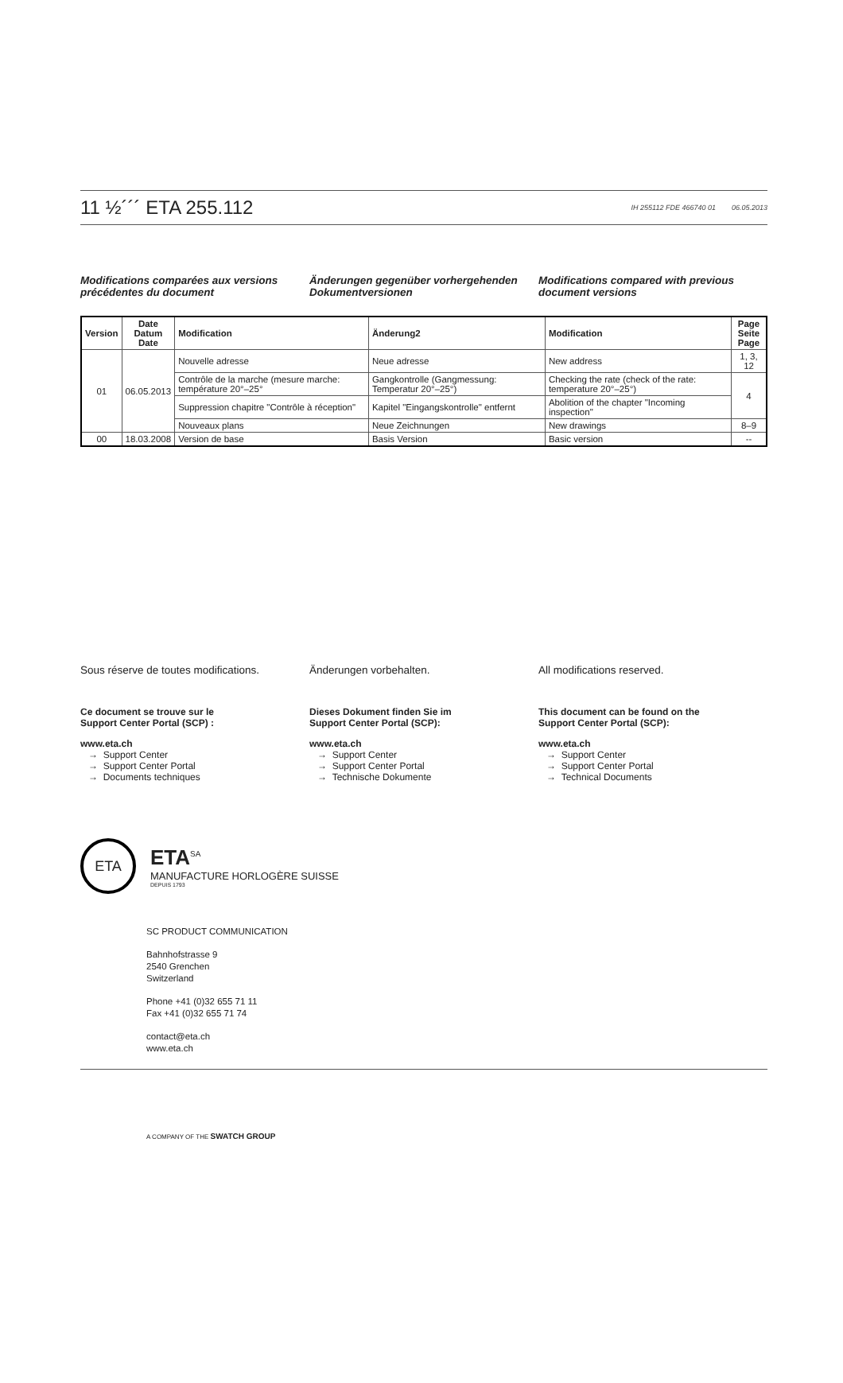11 ½´´´ ETA 255.112
IH 255112 FDE 466740 01 06.05.2013
Modifications comparées aux versions précédentes du document
Änderungen gegenüber vorhergehenden Dokumentversionen
Modifications compared with previous document versions
| Version | Date Datum Date | Modification | Änderung2 | Modification | Page Seite Page |
| --- | --- | --- | --- | --- | --- |
| 01 | 06.05.2013 | Nouvelle adresse | Neue adresse | New address | 1, 3, 12 |
| | | Contrôle de la marche (mesure marche: température 20°–25° | Gangkontrolle (Gangmessung: Temperatur 20°–25°) | Checking the rate (check of the rate: temperature 20°–25°) | 4 |
| | | Suppression chapitre "Contrôle à réception" | Kapitel "Eingangskontrolle" entfernt | Abolition of the chapter "Incoming inspection" | |
| | | Nouveaux plans | Neue Zeichnungen | New drawings | 8–9 |
| 00 | 18.03.2008 | Version de base | Basis Version | Basic version | -- |
Sous réserve de toutes modifications.
Ce document se trouve sur le
Support Center Portal (SCP) :
www.eta.ch
→ Support Center
→ Support Center Portal
→ Documents techniques
Änderungen vorbehalten.
Dieses Dokument finden Sie im
Support Center Portal (SCP):
www.eta.ch
→ Support Center
→ Support Center Portal
→ Technische Dokumente
All modifications reserved.
This document can be found on the
Support Center Portal (SCP):
www.eta.ch
→ Support Center
→ Support Center Portal
→ Technical Documents
ETA
ETA<sup>SA</sup>
MANUFACTURE HORLOGÈRE SUISSE
DEPUIS 1793
SC PRODUCT COMMUNICATION
Bahnhofstrasse 9
2540 Grenchen
Switzerland
Phone +41 (0)32 655 71 11
Fax +41 (0)32 655 71 74
contact@eta.ch
www.eta.ch
A COMPANY OF THE SWATCH GROUP